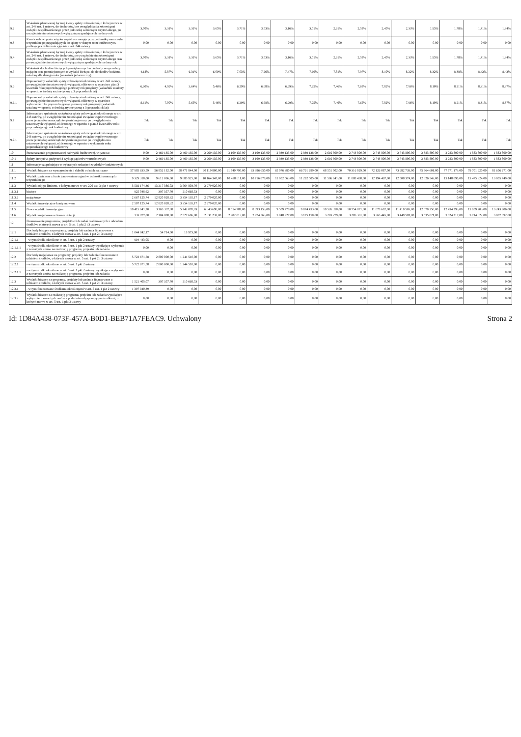| 9.2 | Wskaźnik planowanej łącznej kwoty spłaty zobowiązań, o której mowa w art. 243 ust. 1 ustawy, do dochodów, bez uwzględniania zobowiązań związku współtworzonego przez jednostkę samorządu terytorialnego, po uwzględnieniu ustawowych wyłączeń przypadających na dany rok | 3,70% | 3,31% | 3,31% | 3,65% | 3,71% | 3,53% | 3,16% | 3,01% | 2,61% | 2,58% | 2,45% | 2,33% | 1,95% | 1,78% | 1,41% | 1,34% |
| 9.3 | Kwota zobowiązań związku współtworzonego przez jednostkę samorządu terytorialnego przypadających do spłaty w danym roku budżetowym, podlegająca doliczeniu zgodnie z art. 244 ustawy | 0,00 | 0,00 | 0,00 | 0,00 | 0,00 | 0,00 | 0,00 | 0,00 | 0,00 | 0,00 | 0,00 | 0,00 | 0,00 | 0,00 | 0,00 | 0,00 |
| 9.4 | Wskaźnik planowanej łącznej kwoty spłaty zobowiązań, o której mowa w art. 243 ust. 1 ustawy, do dochodów, po uwzględnieniu zobowiązań związku współtworzonego przez jednostkę samorządu terytorialnego oraz po uwzględnieniu ustawowych wyłączeń przypadających na dany rok | 3,70% | 3,31% | 3,31% | 3,65% | 3,71% | 3,53% | 3,16% | 3,01% | 2,61% | 2,58% | 2,45% | 2,33% | 1,95% | 1,78% | 1,41% | 1,34% |
| 9.5 | Wskaźnik dochodów bieżących powiększonych o dochody ze sprzedaży majątku oraz pomniejszonych o wydatki bieżące, do dochodów budżetu, ustalony dla danego roku (wskaźnik jednoroczny) | 4,18% | 5,87% | 6,31% | 6,09% | 7,03% | 7,26% | 7,47% | 7,60% | 7,81% | 7,97% | 8,10% | 8,22% | 8,32% | 8,38% | 8,42% | 8,43% |
| 9.6 | Dopuszczalny wskaźnik spłaty zobowiązań określony w art. 243 ustawy, po uwzględnieniu ustawowych wyłączeń, obliczony w oparciu o plan 3 kwartału roku poprzedzającego pierwszy rok prognozy (wskaźnik ustalony w oparciu o średnią arytmetyczną z 3 poprzednich lat) | 6,60% | 4,99% | 3,64% | 5,46% | 6,29% | 6,68% | 6,99% | 7,25% | 7,46% | 7,68% | 7,82% | 7,96% | 8,10% | 8,21% | 8,31% | 8,37% |
| 9.6.1 | Dopuszczalny wskaźnik spłaty zobowiązań określony w art. 243 ustawy, po uwzględnieniu ustawowych wyłączeń, obliczony w oparciu o wykonanie roku poprzedzającego pierwszy rok prognozy (wskaźnik ustalony w oparciu o średnią arytmetyczną z 3 poprzednich lat) | 8,61% | 7,00% | 5,65% | 5,46% | 6,29% | 6,68% | 6,99% | 7,25% | 7,46% | 7,65% | 7,82% | 7,96% | 8,10% | 8,21% | 8,31% | 8,37% |
| 9.7 | Informacja o spełnieniu wskaźnika spłaty zobowiązań określonego w art. 243 ustawy, po uwzględnieniu zobowiązań związku współtworzonego przez jednostkę samorządu terytorialnego oraz po uwzględnieniu ustawowych wyłączeń, obliczonego w oparciu o plan 3 kwartałów roku poprzedzającego rok budżetowy | Tak | Tak | Tak | Tak | Tak | Tak | Tak | Tak | Tak | Tak | Tak | Tak | Tak | Tak | Tak | Tak |
| 9.7.1 | Informacja o spełnieniu wskaźnika spłaty zobowiązań określonego w art. 243 ustawy, po uwzględnieniu zobowiązań związku współtworzonego przez jednostkę samorządu terytorialnego oraz po uwzględnieniu ustawowych wyłączeń, obliczonego w oparciu o wykonanie roku poprzedzającego rok budżetowy | Tak | Tak | Tak | Tak | Tak | Tak | Tak | Tak | Tak | Tak | Tak | Tak | Tak | Tak | Tak | Tak |
| 10 | Przeznaczenie prognozowanej nadwyżki budżetowej, w tym na: | 0,00 | 2 469 135,00 | 2 469 135,00 | 2 969 135,00 | 3 169 135,00 | 3 169 135,00 | 2 939 135,00 | 2 939 138,00 | 2 616 300,00 | 2 743 800,00 | 2 743 800,00 | 2 743 800,00 | 2 383 800,00 | 2 283 800,00 | 1 883 800,00 | 1 883 800,00 |
| 10.1 | Spłaty kredytów, pożyczek i wykup papierów wartościowych | 0,00 | 2 469 135,00 | 2 469 135,00 | 2 969 135,00 | 3 169 135,00 | 3 169 135,00 | 2 939 135,00 | 2 939 138,00 | 2 616 300,00 | 2 743 800,00 | 2 743 800,00 | 2 743 800,00 | 2 383 800,00 | 2 283 800,00 | 1 883 800,00 | 1 883 800,00 |
| 11 | Informacje uzupełniające o wybranych rodzajach wydatków budżetowych | | | | | | | | | | | | | | | | |
| 11.1 | Wydatki bieżące na wynagrodzenia i składki od nich naliczane | 57 985 633,59 | 56 852 182,00 | 58 471 844,00 | 60 119 800,00 | 61 740 795,00 | 63 386 650,00 | 65 076 380,00 | 66 791 289,00 | 68 551 002,00 | 70 316 029,00 | 72 126 087,00 | 73 982 739,00 | 75 864 601,00 | 77 771 173,00 | 79 701 920,00 | 81 656 271,00 |
| 11.2 | Wydatki związane z funkcjonowaniem organów jednostki samorządu terytorialnego | 9 329 318,00 | 9 612 086,00 | 9 885 925,00 | 10 164 347,00 | 10 438 611,00 | 10 716 878,00 | 11 002 563,00 | 11 292 505,00 | 11 586 641,00 | 11 888 438,00 | 12 194 467,00 | 12 508 374,00 | 12 826 543,00 | 13 148 890,00 | 13 475 324,00 | 13 805 749,00 |
| 11.3 | Wydatki objęte limitem, o którym mowa w art. 226 ust. 3 pkt 4 ustawy | 3 592 174,36 | 13 217 386,02 | 3 564 803,70 | 2 979 020,00 | 0,00 | 0,00 | 0,00 | 0,00 | 0,00 | 0,00 | 0,00 | 0,00 | 0,00 | 0,00 | 0,00 | 0,00 |
| 11.3.1 | bieżące | 925 048,62 | 397 357,70 | 210 668,53 | 0,00 | 0,00 | 0,00 | 0,00 | 0,00 | 0,00 | 0,00 | 0,00 | 0,00 | 0,00 | 0,00 | 0,00 | 0,00 |
| 11.3.2 | majątkowe | 2 667 125,74 | 12 820 028,32 | 3 354 135,17 | 2 979 020,00 | 0,00 | 0,00 | 0,00 | 0,00 | 0,00 | 0,00 | 0,00 | 0,00 | 0,00 | 0,00 | 0,00 | 0,00 |
| 11.4 | Wydatki inwestycyjne kontynuowane | 2 507 125,74 | 12 820 028,32 | 3 354 135,17 | 2 979 020,00 | 0,00 | 0,00 | 0,00 | 0,00 | 0,00 | 0,00 | 0,00 | 0,00 | 0,00 | 0,00 | 0,00 | 0,00 |
| 11.5 | Nowe wydatki inwestycyjne | 10 415 641,20 | 3 165 337,68 | 5 742 070,83 | 6 843 698,00 | 8 514 787,00 | 8 893 153,00 | 9 509 778,00 | 9 874 433,00 | 10 526 358,00 | 10 754 871,00 | 11 078 682,00 | 11 410 503,00 | 12 070 350,00 | 12 434 293,00 | 13 059 203,00 | 13 243 906,00 |
| 11.6 | Wydatki majątkowe w formie dotacji | 133 877,00 | 2 104 808,00 | 2 527 606,00 | 2 831 232,00 | 2 902 013,00 | 2 974 563,00 | 3 048 927,00 | 3 125 150,00 | 3 203 279,00 | 3 283 361,00 | 3 365 445,00 | 3 449 581,00 | 3 535 821,00 | 3 624 217,00 | 3 714 822,00 | 3 807 692,00 |
| 12 | Finansowanie programów, projektów lub zadań realizowanych z udziałem środków, o których mowa w art. 5 ust. 1 pkt 2 i 3 ustawy | | | | | | | | | | | | | | | | |
| 12.1 | Dochody bieżące na programy, projekty lub zadania finansowane z udziałem środków, o których mowa w art. 5 ust. 1 pkt 2 i 3 ustawy | 1 044 842,17 | 54 714,00 | 18 973,00 | 0,00 | 0,00 | 0,00 | 0,00 | 0,00 | 0,00 | 0,00 | 0,00 | 0,00 | 0,00 | 0,00 | 0,00 | 0,00 |
| 12.1.1 | - w tym środki określone w art. 5 ust. 1 pkt 2 ustawy | 994 443,05 | 0,00 | 0,00 | 0,00 | 0,00 | 0,00 | 0,00 | 0,00 | 0,00 | 0,00 | 0,00 | 0,00 | 0,00 | 0,00 | 0,00 | 0,00 |
| 12.1.1.1 | - w tym środki określone w art. 5 ust. 1 pkt 2 ustawy wynikające wyłącznie z zawartych umów na realizację programu, projektu lub zadania | 0,00 | 0,00 | 0,00 | 0,00 | 0,00 | 0,00 | 0,00 | 0,00 | 0,00 | 0,00 | 0,00 | 0,00 | 0,00 | 0,00 | 0,00 | 0,00 |
| 12.2 | Dochody majątkowe na programy, projekty lub zadania finansowane z udziałem środków, o których mowa w art. 5 ust. 1 pkt 2 i 3 ustawy | 5 722 671,58 | 2 800 000,00 | 1 244 510,00 | 0,00 | 0,00 | 0,00 | 0,00 | 0,00 | 0,00 | 0,00 | 0,00 | 0,00 | 0,00 | 0,00 | 0,00 | 0,00 |
| 12.2.1 | - w tym środki określone w art. 5 ust. 1 pkt 2 ustawy | 5 722 671,58 | 2 800 000,00 | 1 244 510,00 | 0,00 | 0,00 | 0,00 | 0,00 | 0,00 | 0,00 | 0,00 | 0,00 | 0,00 | 0,00 | 0,00 | 0,00 | 0,00 |
| 12.2.1.1 | - w tym środki określone w art. 5 ust. 1 pkt 2 ustawy wynikające wyłącznie z zawartych umów na realizację programu, projektu lub zadania | 0,00 | 0,00 | 0,00 | 0,00 | 0,00 | 0,00 | 0,00 | 0,00 | 0,00 | 0,00 | 0,00 | 0,00 | 0,00 | 0,00 | 0,00 | 0,00 |
| 12.3 | Wydatki bieżące na programy, projekty lub zadania finansowane z udziałem środków, o których mowa w art. 5 ust. 1 pkt 2 i 3 ustawy | 1 521 405,07 | 397 357,70 | 210 668,53 | 0,00 | 0,00 | 0,00 | 0,00 | 0,00 | 0,00 | 0,00 | 0,00 | 0,00 | 0,00 | 0,00 | 0,00 | 0,00 |
| 12.3.1 | - w tym finansowane środkami określonymi w art. 5 ust. 1 pkt 2 ustawy | 1 397 940,39 | 0,00 | 0,00 | 0,00 | 0,00 | 0,00 | 0,00 | 0,00 | 0,00 | 0,00 | 0,00 | 0,00 | 0,00 | 0,00 | 0,00 | 0,00 |
| 12.3.2 | Wydatki bieżące na realizację programu, projektu lub zadania wynikające wyłącznie z zawartych umów z podmiotem dysponującym środkami, o których mowa w art. 5 ust. 1 pkt 2 ustawy | 0,00 | 0,00 | 0,00 | 0,00 | 0,00 | 0,00 | 0,00 | 0,00 | 0,00 | 0,00 | 0,00 | 0,00 | 0,00 | 0,00 | 0,00 | 0,00 |
Id: 1D84A438-073F-457A-B0D1-BEB71A7FEAC9. Uchwalony Strona 2